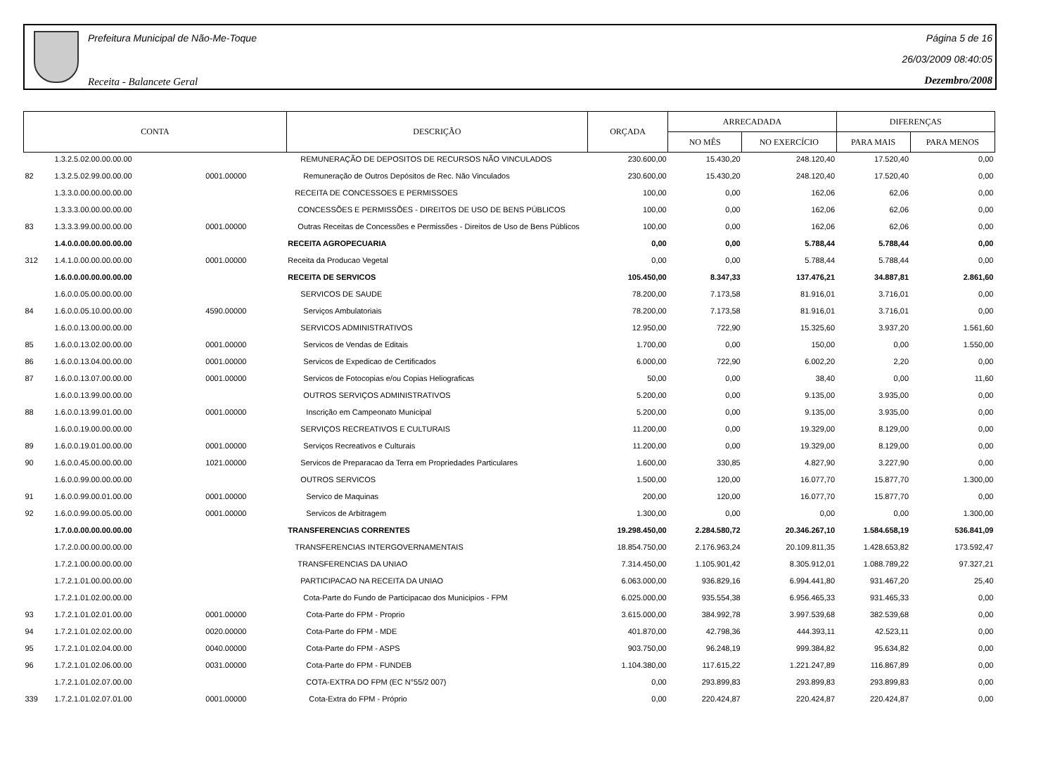Prefeitura Municipal de Não-Me-Toque
Receita - Balancete Geral
Página 5 de 16
26/03/2009 08:40:05
Dezembro/2008
| CONTA | | | DESCRIÇÃO | ORÇADA | ARRECADADA | | DIFERENÇAS | |
| --- | --- | --- | --- | --- | --- | --- | --- | --- |
| | | | | | NO MÊS | NO EXERCÍCIO | PARA MAIS | PARA MENOS |
| | 1.3.2.5.02.00.00.00.00 | | REMUNERAÇÃO DE DEPOSITOS DE RECURSOS NÃO VINCULADOS | 230.600,00 | 15.430,20 | 248.120,40 | 17.520,40 | 0,00 |
| 82 | 1.3.2.5.02.99.00.00.00 | 0001.00000 | Remuneração de Outros Depósitos de Rec. Não Vinculados | 230.600,00 | 15.430,20 | 248.120,40 | 17.520,40 | 0,00 |
| | 1.3.3.0.00.00.00.00.00 | | RECEITA DE CONCESSOES E PERMISSOES | 100,00 | 0,00 | 162,06 | 62,06 | 0,00 |
| | 1.3.3.3.00.00.00.00.00 | | CONCESSÕES E PERMISSÕES - DIREITOS DE USO DE BENS PÚBLICOS | 100,00 | 0,00 | 162,06 | 62,06 | 0,00 |
| 83 | 1.3.3.3.99.00.00.00.00 | 0001.00000 | Outras Receitas de Concessões e Permissões - Direitos de Uso de Bens Públicos | 100,00 | 0,00 | 162,06 | 62,06 | 0,00 |
| | 1.4.0.0.00.00.00.00.00 | | RECEITA AGROPECUARIA | 0,00 | 0,00 | 5.788,44 | 5.788,44 | 0,00 |
| 312 | 1.4.1.0.00.00.00.00.00 | 0001.00000 | Receita da Producao Vegetal | 0,00 | 0,00 | 5.788,44 | 5.788,44 | 0,00 |
| | 1.6.0.0.00.00.00.00.00 | | RECEITA DE SERVICOS | 105.450,00 | 8.347,33 | 137.476,21 | 34.887,81 | 2.861,60 |
| | 1.6.0.0.05.00.00.00.00 | | SERVICOS DE SAUDE | 78.200,00 | 7.173,58 | 81.916,01 | 3.716,01 | 0,00 |
| 84 | 1.6.0.0.05.10.00.00.00 | 4590.00000 | Serviços Ambulatoriais | 78.200,00 | 7.173,58 | 81.916,01 | 3.716,01 | 0,00 |
| | 1.6.0.0.13.00.00.00.00 | | SERVICOS ADMINISTRATIVOS | 12.950,00 | 722,90 | 15.325,60 | 3.937,20 | 1.561,60 |
| 85 | 1.6.0.0.13.02.00.00.00 | 0001.00000 | Servicos de Vendas de Editais | 1.700,00 | 0,00 | 150,00 | 0,00 | 1.550,00 |
| 86 | 1.6.0.0.13.04.00.00.00 | 0001.00000 | Servicos de Expedicao de Certificados | 6.000,00 | 722,90 | 6.002,20 | 2,20 | 0,00 |
| 87 | 1.6.0.0.13.07.00.00.00 | 0001.00000 | Servicos de Fotocopias e/ou Copias Heliograficas | 50,00 | 0,00 | 38,40 | 0,00 | 11,60 |
| | 1.6.0.0.13.99.00.00.00 | | OUTROS SERVIÇOS ADMINISTRATIVOS | 5.200,00 | 0,00 | 9.135,00 | 3.935,00 | 0,00 |
| 88 | 1.6.0.0.13.99.01.00.00 | 0001.00000 | Inscrição em Campeonato Municipal | 5.200,00 | 0,00 | 9.135,00 | 3.935,00 | 0,00 |
| | 1.6.0.0.19.00.00.00.00 | | SERVIÇOS RECREATIVOS E CULTURAIS | 11.200,00 | 0,00 | 19.329,00 | 8.129,00 | 0,00 |
| 89 | 1.6.0.0.19.01.00.00.00 | 0001.00000 | Serviços Recreativos e Culturais | 11.200,00 | 0,00 | 19.329,00 | 8.129,00 | 0,00 |
| 90 | 1.6.0.0.45.00.00.00.00 | 1021.00000 | Servicos de Preparacao da Terra em Propriedades Particulares | 1.600,00 | 330,85 | 4.827,90 | 3.227,90 | 0,00 |
| | 1.6.0.0.99.00.00.00.00 | | OUTROS SERVICOS | 1.500,00 | 120,00 | 16.077,70 | 15.877,70 | 1.300,00 |
| 91 | 1.6.0.0.99.00.01.00.00 | 0001.00000 | Servico de Maquinas | 200,00 | 120,00 | 16.077,70 | 15.877,70 | 0,00 |
| 92 | 1.6.0.0.99.00.05.00.00 | 0001.00000 | Servicos de Arbitragem | 1.300,00 | 0,00 | 0,00 | 0,00 | 1.300,00 |
| | 1.7.0.0.00.00.00.00.00 | | TRANSFERENCIAS CORRENTES | 19.298.450,00 | 2.284.580,72 | 20.346.267,10 | 1.584.658,19 | 536.841,09 |
| | 1.7.2.0.00.00.00.00.00 | | TRANSFERENCIAS INTERGOVERNAMENTAIS | 18.854.750,00 | 2.176.963,24 | 20.109.811,35 | 1.428.653,82 | 173.592,47 |
| | 1.7.2.1.00.00.00.00.00 | | TRANSFERENCIAS DA UNIAO | 7.314.450,00 | 1.105.901,42 | 8.305.912,01 | 1.088.789,22 | 97.327,21 |
| | 1.7.2.1.01.00.00.00.00 | | PARTICIPACAO NA RECEITA DA UNIAO | 6.063.000,00 | 936.829,16 | 6.994.441,80 | 931.467,20 | 25,40 |
| | 1.7.2.1.01.02.00.00.00 | | Cota-Parte do Fundo de Participacao dos Municipios - FPM | 6.025.000,00 | 935.554,38 | 6.956.465,33 | 931.465,33 | 0,00 |
| 93 | 1.7.2.1.01.02.01.00.00 | 0001.00000 | Cota-Parte do FPM - Proprio | 3.615.000,00 | 384.992,78 | 3.997.539,68 | 382.539,68 | 0,00 |
| 94 | 1.7.2.1.01.02.02.00.00 | 0020.00000 | Cota-Parte do FPM - MDE | 401.870,00 | 42.798,36 | 444.393,11 | 42.523,11 | 0,00 |
| 95 | 1.7.2.1.01.02.04.00.00 | 0040.00000 | Cota-Parte do FPM - ASPS | 903.750,00 | 96.248,19 | 999.384,82 | 95.634,82 | 0,00 |
| 96 | 1.7.2.1.01.02.06.00.00 | 0031.00000 | Cota-Parte do FPM - FUNDEB | 1.104.380,00 | 117.615,22 | 1.221.247,89 | 116.867,89 | 0,00 |
| | 1.7.2.1.01.02.07.00.00 | | COTA-EXTRA DO FPM (EC N°55/2 007) | 0,00 | 293.899,83 | 293.899,83 | 293.899,83 | 0,00 |
| 339 | 1.7.2.1.01.02.07.01.00 | 0001.00000 | Cota-Extra do FPM - Próprio | 0,00 | 220.424,87 | 220.424,87 | 220.424,87 | 0,00 |